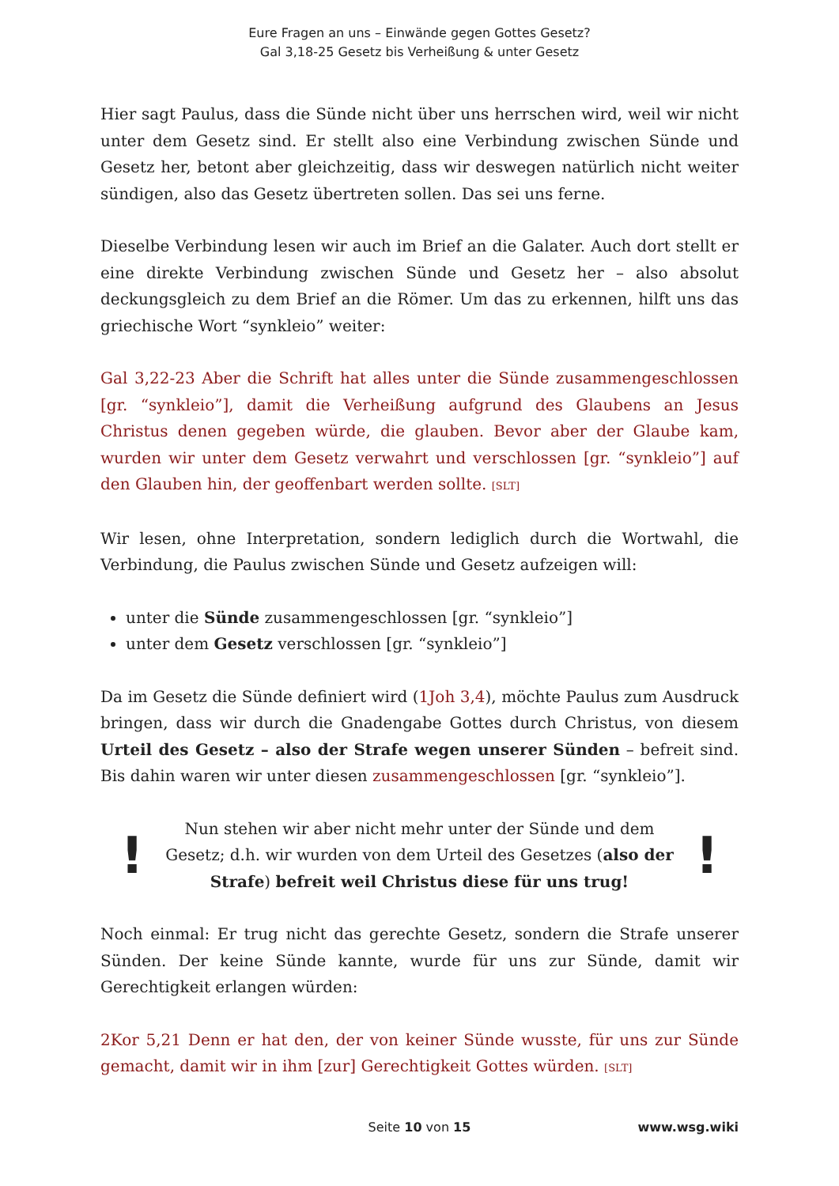Eure Fragen an uns – Einwände gegen Gottes Gesetz?
Gal 3,18-25 Gesetz bis Verheißung & unter Gesetz
Hier sagt Paulus, dass die Sünde nicht über uns herrschen wird, weil wir nicht unter dem Gesetz sind. Er stellt also eine Verbindung zwischen Sünde und Gesetz her, betont aber gleichzeitig, dass wir deswegen natürlich nicht weiter sündigen, also das Gesetz übertreten sollen. Das sei uns ferne.
Dieselbe Verbindung lesen wir auch im Brief an die Galater. Auch dort stellt er eine direkte Verbindung zwischen Sünde und Gesetz her – also absolut deckungsgleich zu dem Brief an die Römer. Um das zu erkennen, hilft uns das griechische Wort “synkleio” weiter:
Gal 3,22-23 Aber die Schrift hat alles unter die Sünde zusammengeschlossen [gr. “synkleio”], damit die Verheißung aufgrund des Glaubens an Jesus Christus denen gegeben würde, die glauben. Bevor aber der Glaube kam, wurden wir unter dem Gesetz verwahrt und verschlossen [gr. “synkleio”] auf den Glauben hin, der geoffenbart werden sollte. [SLT]
Wir lesen, ohne Interpretation, sondern lediglich durch die Wortwahl, die Verbindung, die Paulus zwischen Sünde und Gesetz aufzeigen will:
unter die Sünde zusammengeschlossen [gr. “synkleio”]
unter dem Gesetz verschlossen [gr. “synkleio”]
Da im Gesetz die Sünde definiert wird (1Joh 3,4), möchte Paulus zum Ausdruck bringen, dass wir durch die Gnadengabe Gottes durch Christus, von diesem Urteil des Gesetz – also der Strafe wegen unserer Sünden – befreit sind. Bis dahin waren wir unter diesen zusammengeschlossen [gr. “synkleio”].
!
Nun stehen wir aber nicht mehr unter der Sünde und dem Gesetz; d.h. wir wurden von dem Urteil des Gesetzes (also der Strafe) befreit weil Christus diese für uns trug!
!
Noch einmal: Er trug nicht das gerechte Gesetz, sondern die Strafe unserer Sünden. Der keine Sünde kannte, wurde für uns zur Sünde, damit wir Gerechtigkeit erlangen würden:
2Kor 5,21 Denn er hat den, der von keiner Sünde wusste, für uns zur Sünde gemacht, damit wir in ihm [zur] Gerechtigkeit Gottes würden. [SLT]
Seite 10 von 15 www.wsg.wiki